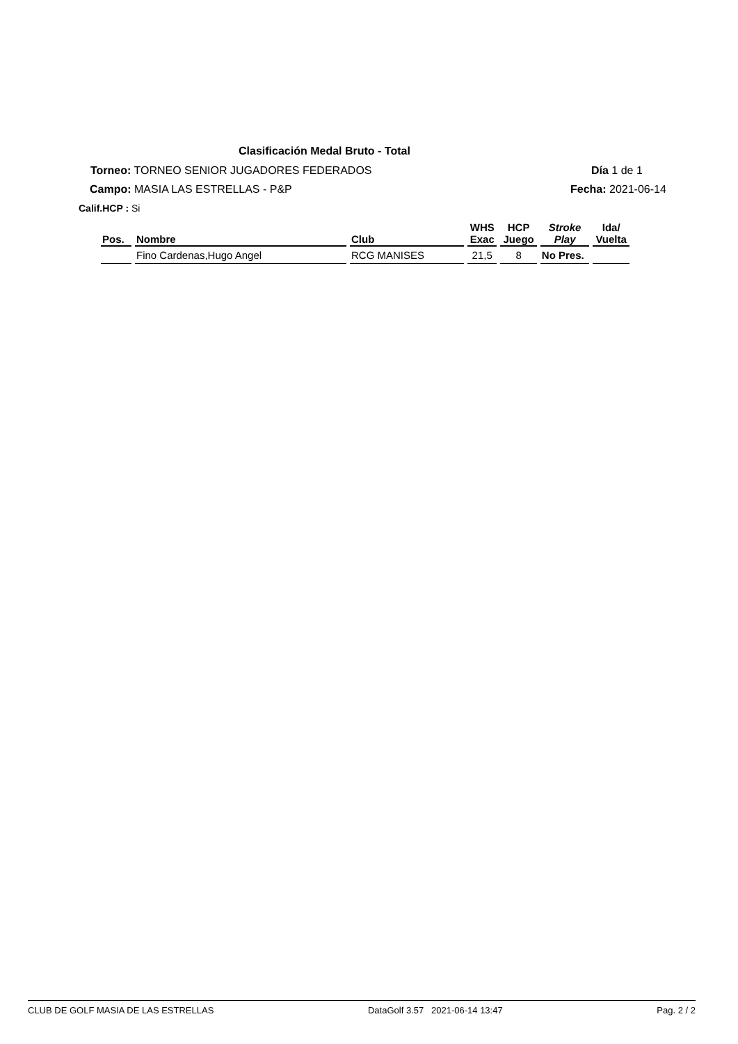Clasificación Medal Bruto - Total
Torneo: TORNEO SENIOR JUGADORES FEDERADOS
Día 1 de 1
Campo: MASIA LAS ESTRELLAS - P&P
Fecha: 2021-06-14
Calif.HCP : Si
| Pos. | Nombre | Club | WHS Exac | HCP Juego | Stroke Play | Ida/ Vuelta |
| --- | --- | --- | --- | --- | --- | --- |
| | Fino Cardenas,Hugo Angel | RCG MANISES | 21,5 | 8 | No Pres. | |
CLUB DE GOLF MASIA DE LAS ESTRELLAS DataGolf 3.57 2021-06-14 13:47 Pag. 2 / 2